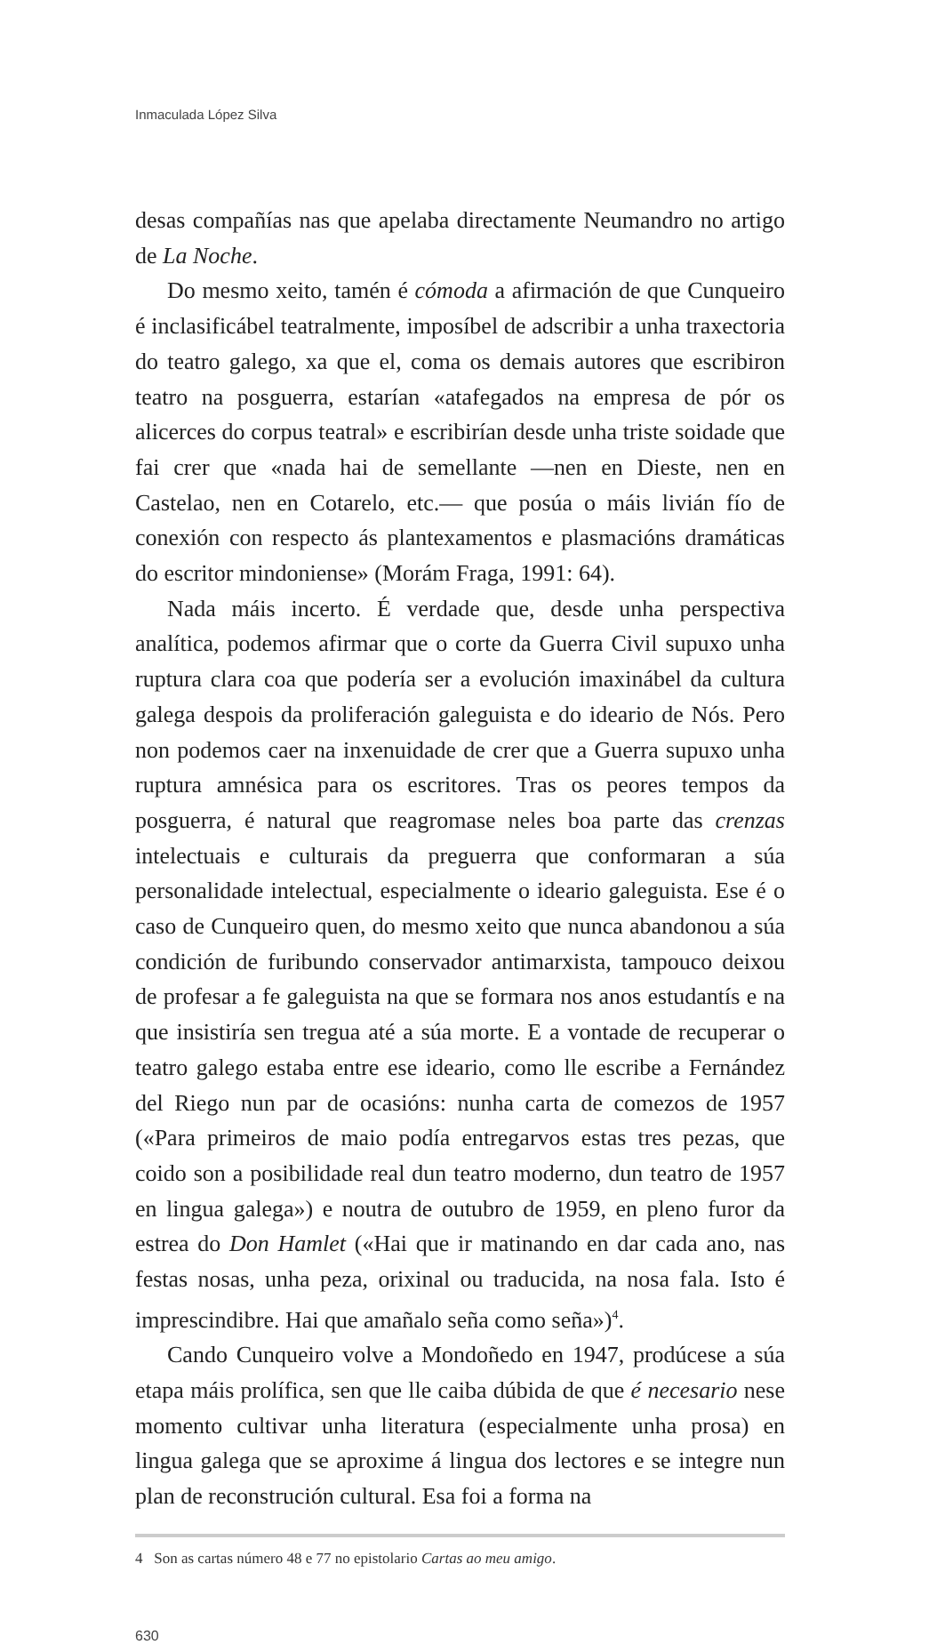Inmaculada López Silva
desas compañías nas que apelaba directamente Neumandro no artigo de La Noche.
Do mesmo xeito, tamén é cómoda a afirmación de que Cunqueiro é inclasificábel teatralmente, imposíbel de adscribir a unha traxectoria do teatro galego, xa que el, coma os demais autores que escribiron teatro na posguerra, estarían «atafegados na empresa de pór os alicerces do corpus teatral» e escribirían desde unha triste soidade que fai crer que «nada hai de semellante —nen en Dieste, nen en Castelao, nen en Cotarelo, etc.— que posúa o máis livián fío de conexión con respecto ás plantexamentos e plasmacións dramáticas do escritor mindoniense» (Morám Fraga, 1991: 64).
Nada máis incerto. É verdade que, desde unha perspectiva analítica, podemos afirmar que o corte da Guerra Civil supuxo unha ruptura clara coa que podería ser a evolución imaxinábel da cultura galega despois da proliferación galeguista e do ideario de Nós. Pero non podemos caer na inxenuidade de crer que a Guerra supuxo unha ruptura amnésica para os escritores. Tras os peores tempos da posguerra, é natural que reagromase neles boa parte das crenzas intelectuais e culturais da preguerra que conformaran a súa personalidade intelectual, especialmente o ideario galeguista. Ese é o caso de Cunqueiro quen, do mesmo xeito que nunca abandonou a súa condición de furibundo conservador antimarxista, tampouco deixou de profesar a fe galeguista na que se formara nos anos estudantís e na que insistiría sen tregua até a súa morte. E a vontade de recuperar o teatro galego estaba entre ese ideario, como lle escribe a Fernández del Riego nun par de ocasións: nunha carta de comezos de 1957 («Para primeiros de maio podía entregarvos estas tres pezas, que coido son a posibilidade real dun teatro moderno, dun teatro de 1957 en lingua galega») e noutra de outubro de 1959, en pleno furor da estrea do Don Hamlet («Hai que ir matinando en dar cada ano, nas festas nosas, unha peza, orixinal ou traducida, na nosa fala. Isto é imprescindibre. Hai que amañalo seña como seña»)<sup>4</sup>.
Cando Cunqueiro volve a Mondoñedo en 1947, prodúcese a súa etapa máis prolífica, sen que lle caiba dúbida de que é necesario nese momento cultivar unha literatura (especialmente unha prosa) en lingua galega que se aproxime á lingua dos lectores e se integre nun plan de reconstrución cultural. Esa foi a forma na
4 Son as cartas número 48 e 77 no epistolario Cartas ao meu amigo.
630